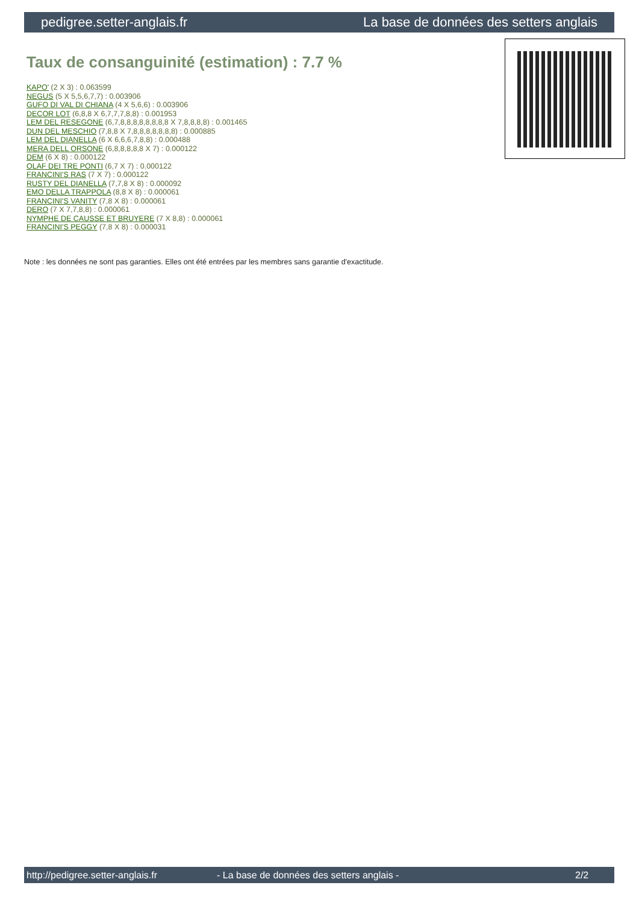pedigree.setter-anglais.fr La base de données des setters anglais
Taux de consanguinité (estimation) : 7.7 %
KAPO' (2 X 3) : 0.063599
NEGUS (5 X 5,5,6,7,7) : 0.003906
GUFO DI VAL DI CHIANA (4 X 5,6,6) : 0.003906
DECOR LOT (6,8,8 X 6,7,7,7,8,8) : 0.001953
LEM DEL RESEGONE (6,7,8,8,8,8,8,8,8,8 X 7,8,8,8,8) : 0.001465
DUN DEL MESCHIO (7,8,8 X 7,8,8,8,8,8,8,8) : 0.000885
LEM DEL DIANELLA (6 X 6,6,6,7,8,8) : 0.000488
MERA DELL ORSONE (6,8,8,8,8,8 X 7) : 0.000122
DEM (6 X 8) : 0.000122
OLAF DEI TRE PONTI (6,7 X 7) : 0.000122
FRANCINI'S RAS (7 X 7) : 0.000122
RUSTY DEL DIANELLA (7,7,8 X 8) : 0.000092
EMO DELLA TRAPPOLA (8,8 X 8) : 0.000061
FRANCINI'S VANITY (7,8 X 8) : 0.000061
DERO (7 X 7,7,8,8) : 0.000061
NYMPHE DE CAUSSE ET BRUYERE (7 X 8,8) : 0.000061
FRANCINI'S PEGGY (7,8 X 8) : 0.000031
Note : les données ne sont pas garanties. Elles ont été entrées par les membres sans garantie d'exactitude.
http://pedigree.setter-anglais.fr - La base de données des setters anglais - 2/2